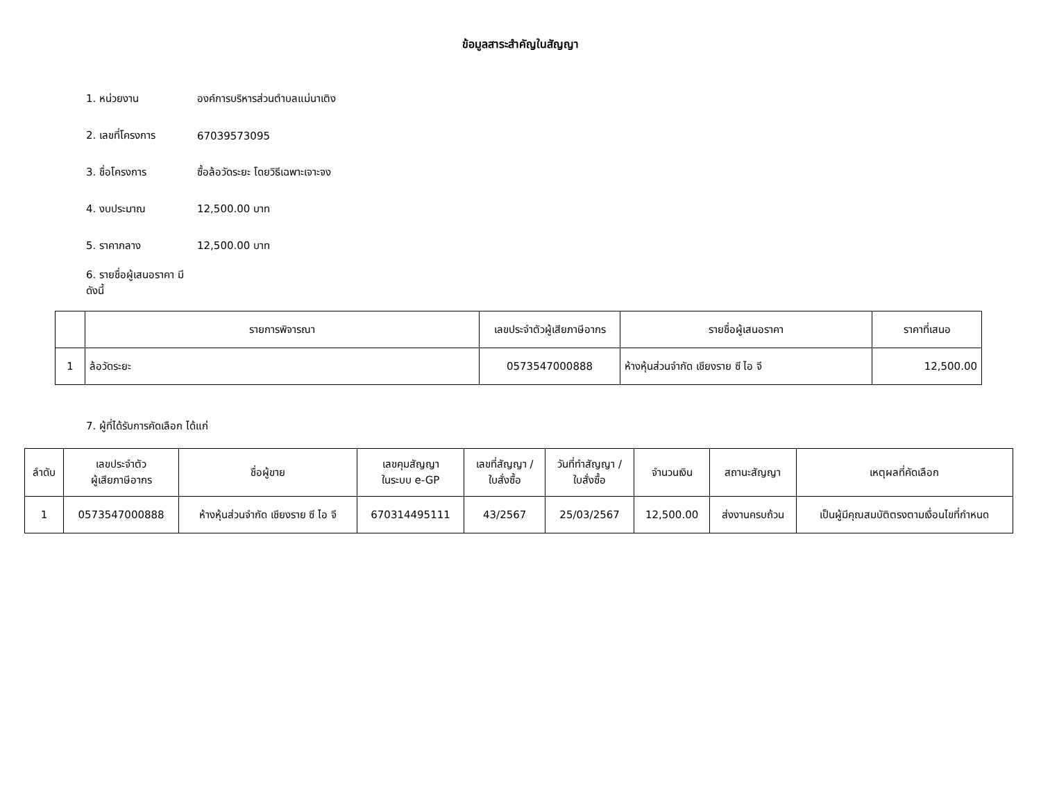ข้อมูลสาระสำคัญในสัญญา
1. หน่วยงาน องค์การบริหารส่วนตำบลแม่นาเติง
2. เลขที่โครงการ 67039573095
3. ชื่อโครงการ ซื้อล้อวัดระยะ โดยวิธีเฉพาะเจาะจง
4. งบประมาณ 12,500.00 บาท
5. ราคากลาง 12,500.00 บาท
6. รายชื่อผู้เสนอราคา มีดังนี้
| | รายการพิจารณา | เลขประจำตัวผู้เสียภาษีอากร | รายชื่อผู้เสนอราคา | ราคาที่เสนอ |
| --- | --- | --- | --- | --- |
| 1 | ล้อวัดระยะ | 0573547000888 | ห้างหุ้นส่วนจำกัด เชียงราย ซี ไอ จี | 12,500.00 |
7. ผู้ที่ได้รับการคัดเลือก ได้แก่
| ลำดับ | เลขประจำตัว ผู้เสียภาษีอากร | ชื่อผู้ขาย | เลขคุมสัญญา ในระบบ e-GP | เลขที่สัญญา / ใบสั่งซื้อ | วันที่ทำสัญญา / ใบสั่งซื้อ | จำนวนเงิน | สถานะสัญญา | เหตุผลที่คัดเลือก |
| --- | --- | --- | --- | --- | --- | --- | --- | --- |
| 1 | 0573547000888 | ห้างหุ้นส่วนจำกัด เชียงราย ซี ไอ จี | 670314495111 | 43/2567 | 25/03/2567 | 12,500.00 | ส่งงานครบถ้วน | เป็นผู้มีคุณสมบัติตรงตามเงื่อนไขที่กำหนด |